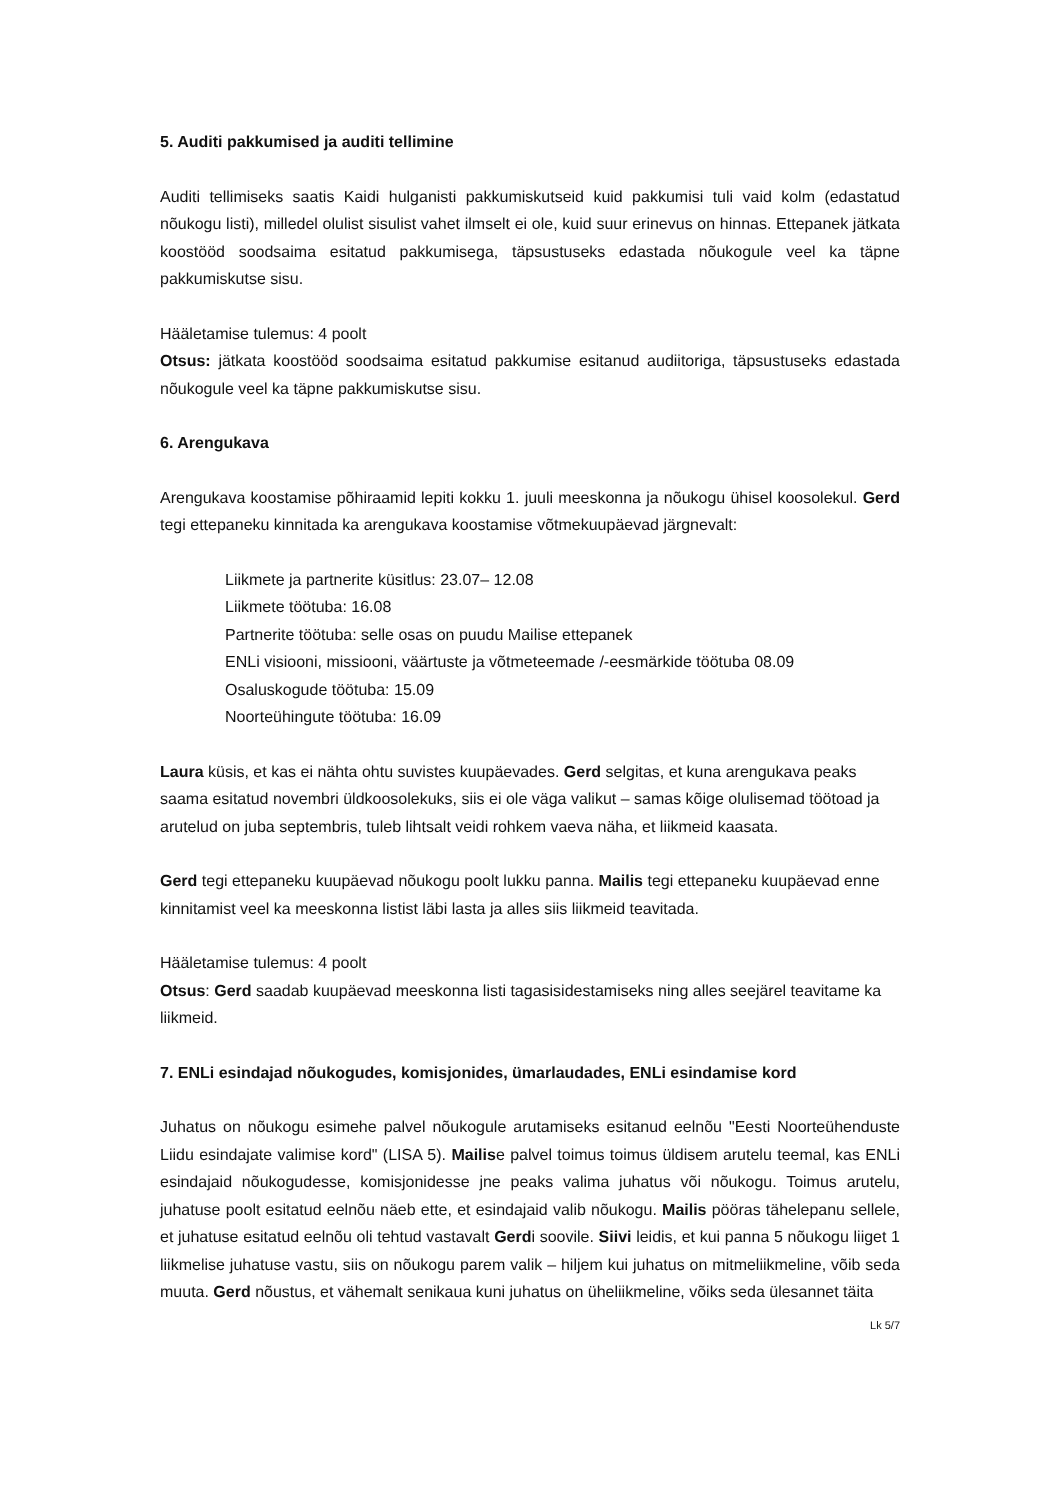5. Auditi pakkumised ja auditi tellimine
Auditi tellimiseks saatis Kaidi hulganisti pakkumiskutseid kuid pakkumisi tuli vaid kolm (edastatud nõukogu listi), milledel olulist sisulist vahet ilmselt ei ole, kuid suur erinevus on hinnas. Ettepanek jätkata koostööd soodsaima esitatud pakkumisega, täpsustuseks edastada nõukogule veel ka täpne pakkumiskutse sisu.
Hääletamise tulemus: 4 poolt
Otsus: jätkata koostööd soodsaima esitatud pakkumise esitanud audiitoriga, täpsustuseks edastada nõukogule veel ka täpne pakkumiskutse sisu.
6. Arengukava
Arengukava koostamise põhiraamid lepiti kokku 1. juuli meeskonna ja nõukogu ühisel koosolekul. Gerd tegi ettepaneku kinnitada ka arengukava koostamise võtmekuupäevad järgnevalt:
Liikmete ja partnerite küsitlus: 23.07– 12.08
Liikmete töötuba: 16.08
Partnerite töötuba: selle osas on puudu Mailise ettepanek
ENLi visiooni, missiooni, väärtuste ja võtmeteemade /-eesmärkide töötuba 08.09
Osaluskogude töötuba: 15.09
Noorteühingute töötuba: 16.09
Laura küsis, et kas ei nähta ohtu suvistes kuupäevades. Gerd selgitas, et kuna arengukava peaks saama esitatud novembri üldkoosolekuks, siis ei ole väga valikut – samas kõige olulisemad töötoad ja arutelud on juba septembris, tuleb lihtsalt veidi rohkem vaeva näha, et liikmeid kaasata.
Gerd tegi ettepaneku kuupäevad nõukogu poolt lukku panna. Mailis tegi ettepaneku kuupäevad enne kinnitamist veel ka meeskonna listist läbi lasta ja alles siis liikmeid teavitada.
Hääletamise tulemus: 4 poolt
Otsus: Gerd saadab kuupäevad meeskonna listi tagasisidestamiseks ning alles seejärel teavitame ka liikmeid.
7. ENLi esindajad nõukogudes, komisjonides, ümarlaudades, ENLi esindamise kord
Juhatus on nõukogu esimehe palvel nõukogule arutamiseks esitanud eelnõu "Eesti Noorteühenduste Liidu esindajate valimise kord" (LISA 5). Mailise palvel toimus toimus üldisem arutelu teemal, kas ENLi esindajaid nõukogudesse, komisjonidesse jne peaks valima juhatus või nõukogu. Toimus arutelu, juhatuse poolt esitatud eelnõu näeb ette, et esindajaid valib nõukogu. Mailis pööras tähelepanu sellele, et juhatuse esitatud eelnõu oli tehtud vastavalt Gerdi soovile. Siivi leidis, et kui panna 5 nõukogu liiget 1 liikmelise juhatuse vastu, siis on nõukogu parem valik – hiljem kui juhatus on mitmeliikmeline, võib seda muuta. Gerd nõustus, et vähemalt senikaua kuni juhatus on üheliikmeline, võiks seda ülesannet täita
Lk 5/7